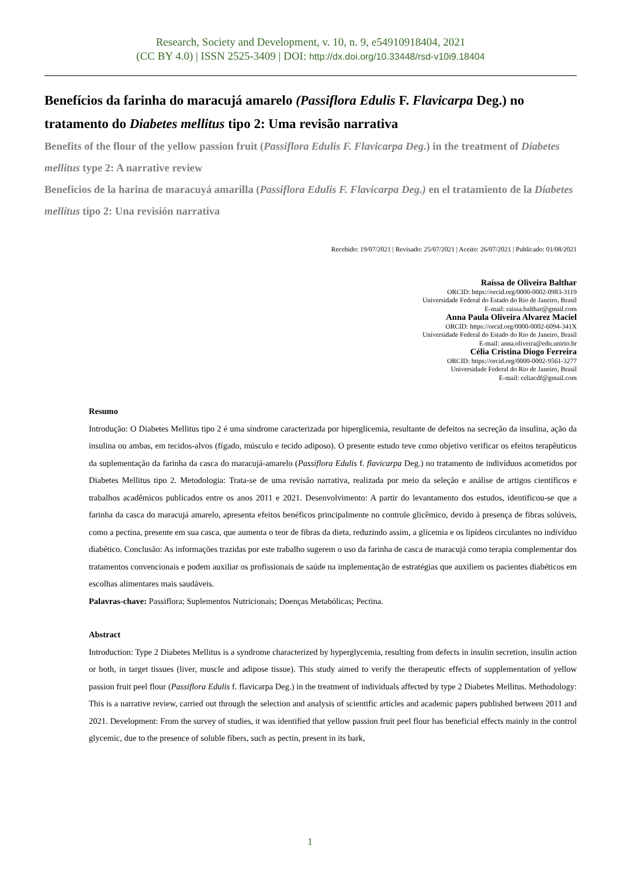Research, Society and Development, v. 10, n. 9, e54910918404, 2021
(CC BY 4.0) | ISSN 2525-3409 | DOI: http://dx.doi.org/10.33448/rsd-v10i9.18404
Benefícios da farinha do maracujá amarelo (Passiflora Edulis F. Flavicarpa Deg.) no tratamento do Diabetes mellitus tipo 2: Uma revisão narrativa
Benefits of the flour of the yellow passion fruit (Passiflora Edulis F. Flavicarpa Deg.) in the treatment of Diabetes mellitus type 2: A narrative review
Beneficios de la harina de maracuyá amarilla (Passiflora Edulis F. Flavicarpa Deg.) en el tratamiento de la Diabetes mellitus tipo 2: Una revisión narrativa
Recebido: 19/07/2021 | Revisado: 25/07/2021 | Aceito: 26/07/2021 | Publicado: 01/08/2021
Raíssa de Oliveira Balthar
ORCID: https://orcid.org/0000-0002-0983-3119
Universidade Federal do Estado do Rio de Janeiro, Brasil
E-mail: raissa.balthar@gmail.com
Anna Paula Oliveira Alvarez Maciel
ORCID: https://orcid.org/0000-0002-6094-341X
Universidade Federal do Estado do Rio de Janeiro, Brasil
E-mail: anna.oliveira@edu.unirio.br
Célia Cristina Diogo Ferreira
ORCID: https://orcid.org/0000-0002-9561-3277
Universidade Federal do Rio de Janeiro, Brasil
E-mail: celiacdf@gmail.com
Resumo
Introdução: O Diabetes Mellitus tipo 2 é uma síndrome caracterizada por hiperglicemia, resultante de defeitos na secreção da insulina, ação da insulina ou ambas, em tecidos-alvos (fígado, músculo e tecido adiposo). O presente estudo teve como objetivo verificar os efeitos terapêuticos da suplementação da farinha da casca do maracujá-amarelo (Passiflora Edulis f. flavicarpa Deg.) no tratamento de indivíduos acometidos por Diabetes Mellitus tipo 2. Metodologia: Trata-se de uma revisão narrativa, realizada por meio da seleção e análise de artigos científicos e trabalhos acadêmicos publicados entre os anos 2011 e 2021. Desenvolvimento: A partir do levantamento dos estudos, identificou-se que a farinha da casca do maracujá amarelo, apresenta efeitos benéficos principalmente no controle glicêmico, devido à presença de fibras solúveis, como a pectina, presente em sua casca, que aumenta o teor de fibras da dieta, reduzindo assim, a glicemia e os lipídeos circulantes no indivíduo diabético. Conclusão: As informações trazidas por este trabalho sugerem o uso da farinha de casca de maracujá como terapia complementar dos tratamentos convencionais e podem auxiliar os profissionais de saúde na implementação de estratégias que auxiliem os pacientes diabéticos em escolhas alimentares mais saudáveis.
Palavras-chave: Passiflora; Suplementos Nutricionais; Doenças Metabólicas; Pectina.
Abstract
Introduction: Type 2 Diabetes Mellitus is a syndrome characterized by hyperglycemia, resulting from defects in insulin secretion, insulin action or both, in target tissues (liver, muscle and adipose tissue). This study aimed to verify the therapeutic effects of supplementation of yellow passion fruit peel flour (Passiflora Edulis f. flavicarpa Deg.) in the treatment of individuals affected by type 2 Diabetes Mellitus. Methodology: This is a narrative review, carried out through the selection and analysis of scientific articles and academic papers published between 2011 and 2021. Development: From the survey of studies, it was identified that yellow passion fruit peel flour has beneficial effects mainly in the control glycemic, due to the presence of soluble fibers, such as pectin, present in its bark,
1